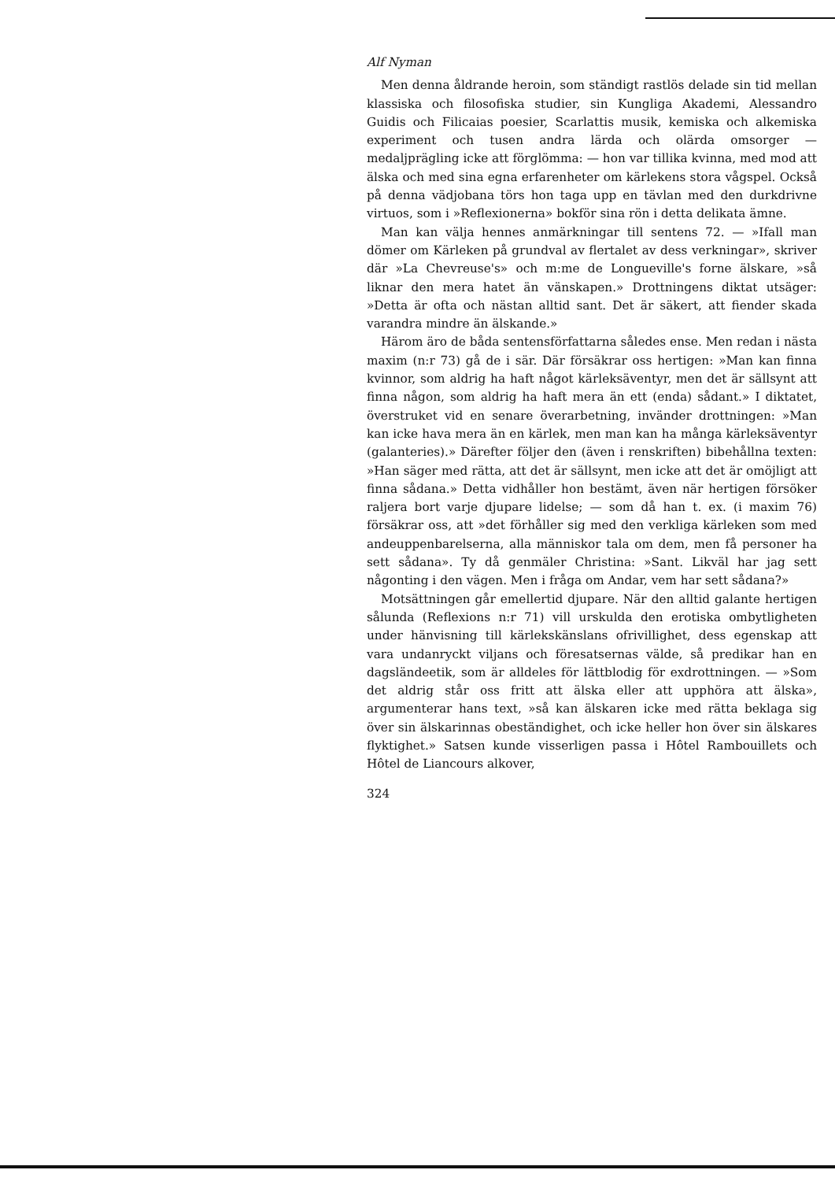Alf Nyman
Men denna åldrande heroin, som ständigt rastlös delade sin tid mellan klassiska och filosofiska studier, sin Kungliga Akademi, Alessandro Guidis och Filicaias poesier, Scarlattis musik, kemiska och alkemiska experiment och tusen andra lärda och olärda omsorger — medaljprägling icke att förglömma: — hon var tillika kvinna, med mod att älska och med sina egna erfarenheter om kärlekens stora vågspel. Också på denna vädjobana törs hon taga upp en tävlan med den durkdrivne virtuos, som i »Reflexionerna» bokför sina rön i detta delikata ämne.
Man kan välja hennes anmärkningar till sentens 72. — »Ifall man dömer om Kärleken på grundval av flertalet av dess verkningar», skriver där »La Chevreuse's» och m:me de Longueville's forne älskare, »så liknar den mera hatet än vänskapen.» Drottningens diktat utsäger: »Detta är ofta och nästan alltid sant. Det är säkert, att fiender skada varandra mindre än älskande.»
Härom äro de båda sentensförfattarna således ense. Men redan i nästa maxim (n:r 73) gå de i sär. Där försäkrar oss hertigen: »Man kan finna kvinnor, som aldrig ha haft något kärleksäventyr, men det är sällsynt att finna någon, som aldrig ha haft mera än ett (enda) sådant.» I diktatet, överstruket vid en senare överarbetning, invänder drottningen: »Man kan icke hava mera än en kärlek, men man kan ha många kärleksäventyr (galanteries).» Därefter följer den (även i renskriften) bibehållna texten: »Han säger med rätta, att det är sällsynt, men icke att det är omöjligt att finna sådana.» Detta vidhåller hon bestämt, även när hertigen försöker raljera bort varje djupare lidelse; — som då han t. ex. (i maxim 76) försäkrar oss, att »det förhåller sig med den verkliga kärleken som med andeuppenbarelserna, alla människor tala om dem, men få personer ha sett sådana». Ty då genmäler Christina: »Sant. Likväl har jag sett någonting i den vägen. Men i fråga om Andar, vem har sett sådana?»
Motsättningen går emellertid djupare. När den alltid galante hertigen sålunda (Reflexions n:r 71) vill urskulda den erotiska ombytligheten under hänvisning till kärlekskänslans ofrivillighet, dess egenskap att vara undanryckt viljans och föresatsernas välde, så predikar han en dagsländeetik, som är alldeles för lättblodig för exdrottningen. — »Som det aldrig står oss fritt att älska eller att upphöra att älska», argumenterar hans text, »så kan älskaren icke med rätta beklaga sig över sin älskarinnas obeständighet, och icke heller hon över sin älskares flyktighet.» Satsen kunde visserligen passa i Hôtel Rambouillets och Hôtel de Liancours alkover,
324